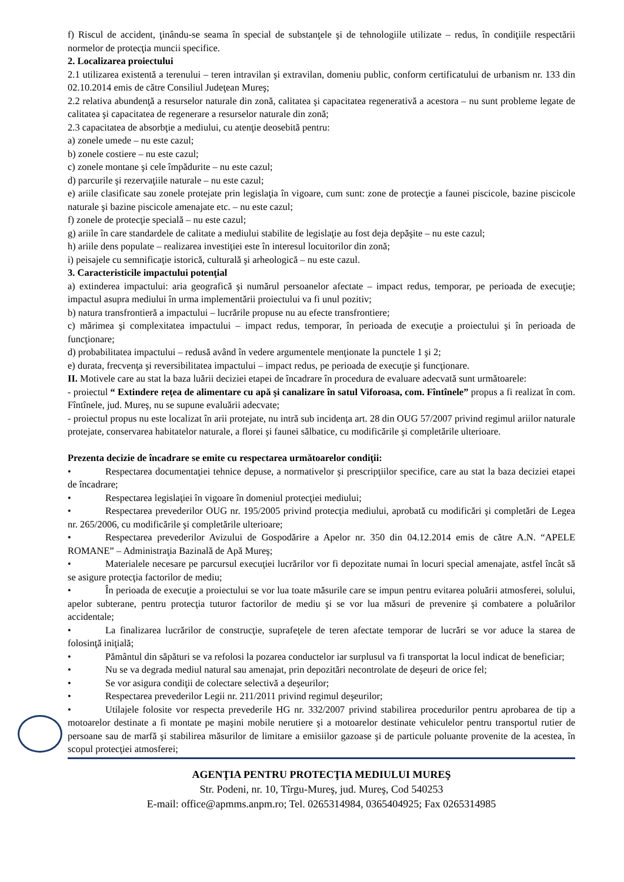f) Riscul de accident, ţinându-se seama în special de substanţele şi de tehnologiile utilizate – redus, în condiţiile respectării normelor de protecţia muncii specifice.
2. Localizarea proiectului
2.1 utilizarea existentă a terenului – teren intravilan şi extravilan, domeniu public, conform certificatului de urbanism nr. 133 din 02.10.2014 emis de către Consiliul Judeţean Mureş;
2.2 relativa abundenţă a resurselor naturale din zonă, calitatea şi capacitatea regenerativă a acestora – nu sunt probleme legate de calitatea şi capacitatea de regenerare a resurselor naturale din zonă;
2.3 capacitatea de absorbţie a mediului, cu atenţie deosebită pentru:
a) zonele umede – nu este cazul;
b) zonele costiere – nu este cazul;
c) zonele montane şi cele împădurite – nu este cazul;
d) parcurile şi rezervaţiile naturale – nu este cazul;
e) ariile clasificate sau zonele protejate prin legislaţia în vigoare, cum sunt: zone de protecţie a faunei piscicole, bazine piscicole naturale şi bazine piscicole amenajate etc. – nu este cazul;
f) zonele de protecţie specială – nu este cazul;
g) ariile în care standardele de calitate a mediului stabilite de legislaţie au fost deja depăşite – nu este cazul;
h) ariile dens populate – realizarea investiţiei este în interesul locuitorilor din zonă;
i) peisajele cu semnificaţie istorică, culturală şi arheologică – nu este cazul.
3. Caracteristicile impactului potenţial
a) extinderea impactului: aria geografică şi numărul persoanelor afectate – impact redus, temporar, pe perioada de execuţie; impactul asupra mediului în urma implementării proiectului va fi unul pozitiv;
b) natura transfrontieră a impactului – lucrările propuse nu au efecte transfrontiere;
c) mărimea şi complexitatea impactului – impact redus, temporar, în perioada de execuţie a proiectului şi în perioada de funcţionare;
d) probabilitatea impactului – redusă având în vedere argumentele menţionate la punctele 1 şi 2;
e) durata, frecvenţa şi reversibilitatea impactului – impact redus, pe perioada de execuţie şi funcţionare.
II. Motivele care au stat la baza luării deciziei etapei de încadrare în procedura de evaluare adecvată sunt următoarele:
- proiectul “ Extindere reţea de alimentare cu apă şi canalizare în satul Viforoasa, com. Fîntînele” propus a fi realizat în com. Fîntînele, jud. Mureş, nu se supune evaluării adecvate;
- proiectul propus nu este localizat în arii protejate, nu intră sub incidenţa art. 28 din OUG 57/2007 privind regimul ariilor naturale protejate, conservarea habitatelor naturale, a florei şi faunei sălbatice, cu modificările şi completările ulterioare.
Prezenta decizie de încadrare se emite cu respectarea următoarelor condiţii:
• Respectarea documentaţiei tehnice depuse, a normativelor şi prescripţiilor specifice, care au stat la baza deciziei etapei de încadrare;
• Respectarea legislaţiei în vigoare în domeniul protecţiei mediului;
• Respectarea prevederilor OUG nr. 195/2005 privind protecţia mediului, aprobată cu modificări şi completări de Legea nr. 265/2006, cu modificările şi completările ulterioare;
• Respectarea prevederilor Avizului de Gospodărire a Apelor nr. 350 din 04.12.2014 emis de către A.N. “APELE ROMANE” – Administraţia Bazinală de Apă Mureş;
• Materialele necesare pe parcursul execuţiei lucrărilor vor fi depozitate numai în locuri special amenajate, astfel încât să se asigure protecţia factorilor de mediu;
• În perioada de execuţie a proiectului se vor lua toate măsurile care se impun pentru evitarea poluării atmosferei, solului, apelor subterane, pentru protecţia tuturor factorilor de mediu şi se vor lua măsuri de prevenire şi combatere a poluărilor accidentale;
• La finalizarea lucrărilor de construcţie, suprafeţele de teren afectate temporar de lucrări se vor aduce la starea de folosinţă iniţială;
• Pământul din săpături se va refolosi la pozarea conductelor iar surplusul va fi transportat la locul indicat de beneficiar;
• Nu se va degrada mediul natural sau amenajat, prin depozitări necontrolate de deşeuri de orice fel;
• Se vor asigura condiţii de colectare selectivă a deşeurilor;
• Respectarea prevederilor Legii nr. 211/2011 privind regimul deşeurilor;
• Utilajele folosite vor respecta prevederile HG nr. 332/2007 privind stabilirea procedurilor pentru aprobarea de tip a motoarelor destinate a fi montate pe maşini mobile nerutiere şi a motoarelor destinate vehiculelor pentru transportul rutier de persoane sau de marfă şi stabilirea măsurilor de limitare a emisiilor gazoase şi de particule poluante provenite de la acestea, în scopul protecţiei atmosferei;
AGENŢIA PENTRU PROTECŢIA MEDIULUI MUREŞ
Str. Podeni, nr. 10, Tîrgu-Mureş, jud. Mureş, Cod 540253
E-mail: office@apmms.anpm.ro; Tel. 0265314984, 0365404925; Fax 0265314985